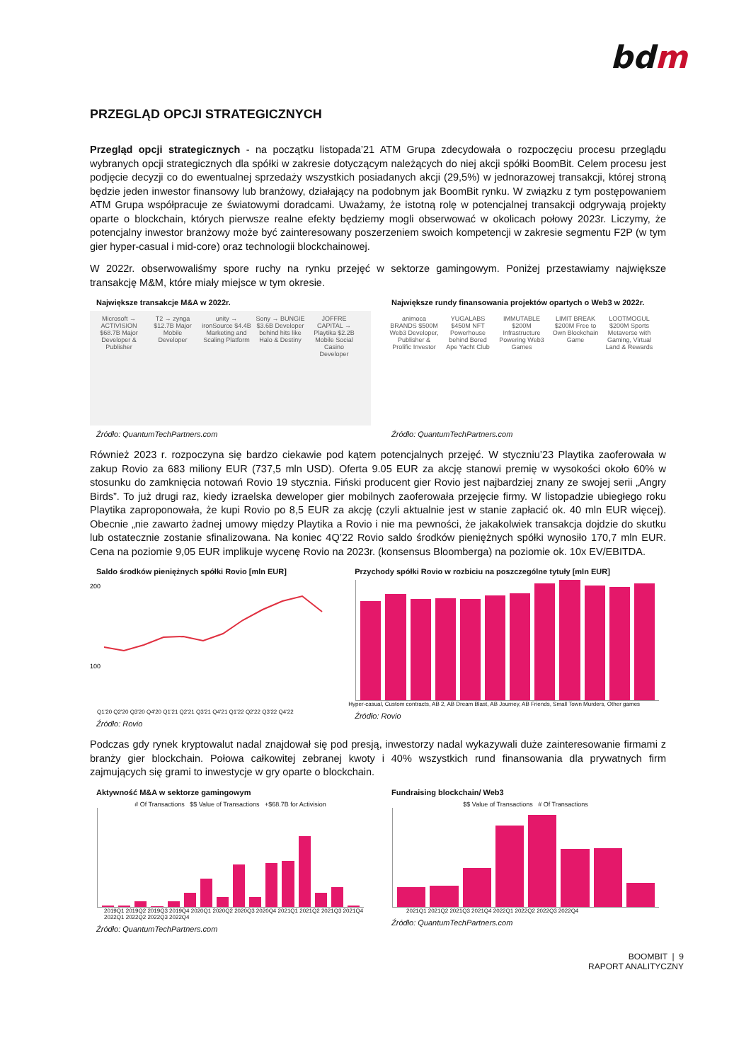bdm
PRZEGLĄD OPCJI STRATEGICZNYCH
Przegląd opcji strategicznych - na początku listopada’21 ATM Grupa zdecydowała o rozpoczęciu procesu przeglądu wybranych opcji strategicznych dla spółki w zakresie dotyczącym należących do niej akcji spółki BoomBit. Celem procesu jest podjęcie decyzji co do ewentualnej sprzedaży wszystkich posiadanych akcji (29,5%) w jednorazowej transakcji, której stroną będzie jeden inwestor finansowy lub branżowy, działający na podobnym jak BoomBit rynku. W związku z tym postępowaniem ATM Grupa współpracuje ze światowymi doradcami. Uważamy, że istotną rolę w potencjalnej transakcji odgrywają projekty oparte o blockchain, których pierwsze realne efekty będziemy mogli obserwować w okolicach połowy 2023r. Liczymy, że potencjalny inwestor branżowy może być zainteresowany poszerzeniem swoich kompetencji w zakresie segmentu F2P (w tym gier hyper-casual i mid-core) oraz technologii blockchainowej.
W 2022r. obserwowaliśmy spore ruchy na rynku przejęć w sektorze gamingowym. Poniżej przestawiamy największe transakcję M&M, które miały miejsce w tym okresie.
Największe transakcje M&A w 2022r.
Microsoft → ACTIVISION $68.7B Major Developer & Publisher
T2 → zynga $12.7B Major Mobile Developer
unity → ironSource $4.4B Marketing and Scaling Platform
Sony → BUNGIE $3.6B Developer behind hits like Halo & Destiny
JOFFRE CAPITAL → Playtika $2.2B Mobile Social Casino Developer
Źródło: QuantumTechPartners.com
Największe rundy finansowania projektów opartych o Web3 w 2022r.
animoca BRANDS $500M Web3 Developer, Publisher & Prolific Investor
YUGALABS $450M NFT Powerhouse behind Bored Ape Yacht Club
IMMUTABLE $200M Infrastructure Powering Web3 Games
LIMIT BREAK $200M Free to Own Blockchain Game
LOOTMOGUL $200M Sports Metaverse with Gaming, Virtual Land & Rewards
Źródło: QuantumTechPartners.com
Również 2023 r. rozpoczyna się bardzo ciekawie pod kątem potencjalnych przejęć. W styczniu’23 Playtika zaoferowała w zakup Rovio za 683 miliony EUR (737,5 mln USD). Oferta 9.05 EUR za akcję stanowi premię w wysokości około 60% w stosunku do zamknięcia notowań Rovio 19 stycznia. Fiński producent gier Rovio jest najbardziej znany ze swojej serii „Angry Birds”. To już drugi raz, kiedy izraelska deweloper gier mobilnych zaoferowała przejęcie firmy. W listopadzie ubiegłego roku Playtika zaproponowała, że kupi Rovio po 8,5 EUR za akcję (czyli aktualnie jest w stanie zapłacić ok. 40 mln EUR więcej). Obecnie „nie zawarto żadnej umowy między Playtika a Rovio i nie ma pewności, że jakakolwiek transakcja dojdzie do skutku lub ostatecznie zostanie sfinalizowana. Na koniec 4Q’22 Rovio saldo środków pieniężnych spółki wynosiło 170,7 mln EUR. Cena na poziomie 9,05 EUR implikuje wycenę Rovio na 2023r. (konsensus Bloomberga) na poziomie ok. 10x EV/EBITDA.
Saldo środków pieniężnych spółki Rovio [mln EUR]
200
100
Q1'20 Q2'20 Q3'20 Q4'20 Q1'21 Q2'21 Q3'21 Q4'21 Q1'22 Q2'22 Q3'22 Q4'22
Źródło: Rovio
Przychody spółki Rovio w rozbiciu na poszczególne tytuły [mln EUR]
Hyper-casual, Custom contracts, AB 2, AB Dream Blast, AB Journey, AB Friends, Small Town Murders, Other games
Źródło: Rovio
Podczas gdy rynek kryptowalut nadal znajdował się pod presją, inwestorzy nadal wykazywali duże zainteresowanie firmami z branży gier blockchain. Połowa całkowitej zebranej kwoty i 40% wszystkich rund finansowania dla prywatnych firm zajmujących się grami to inwestycje w gry oparte o blockchain.
Aktywność M&A w sektorze gamingowym
# Of Transactions $$ Value of Transactions +$68.7B for Activision
2019Q1 2019Q2 2019Q3 2019Q4 2020Q1 2020Q2 2020Q3 2020Q4 2021Q1 2021Q2 2021Q3 2021Q4 2022Q1 2022Q2 2022Q3 2022Q4
Źródło: QuantumTechPartners.com
Fundraising blockchain/ Web3
$$ Value of Transactions # Of Transactions
2021Q1 2021Q2 2021Q3 2021Q4 2022Q1 2022Q2 2022Q3 2022Q4
Źródło: QuantumTechPartners.com
BOOMBIT | 9
RAPORT ANALITYCZNY